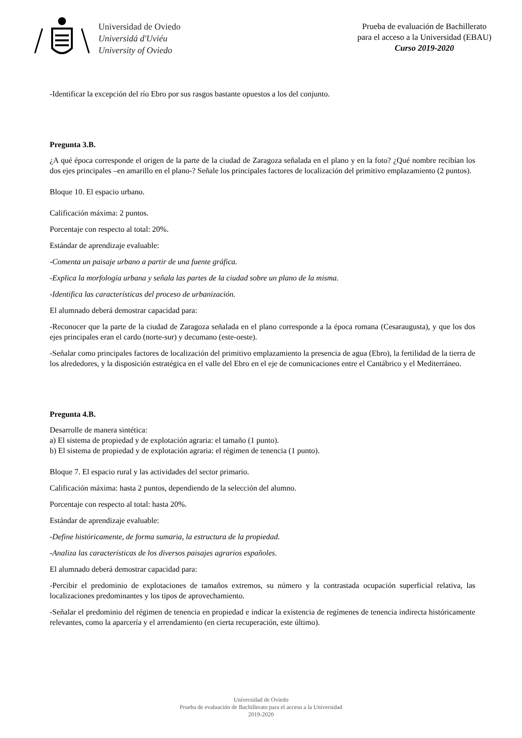Universidad de Oviedo
Universidá d'Uviéu
University of Oviedo
Prueba de evaluación de Bachillerato
para el acceso a la Universidad (EBAU)
Curso 2019-2020
-Identificar la excepción del río Ebro por sus rasgos bastante opuestos a los del conjunto.
Pregunta 3.B.
¿A qué época corresponde el origen de la parte de la ciudad de Zaragoza señalada en el plano y en la foto? ¿Qué nombre recibían los dos ejes principales –en amarillo en el plano-? Señale los principales factores de localización del primitivo emplazamiento (2 puntos).
Bloque 10. El espacio urbano.
Calificación máxima: 2 puntos.
Porcentaje con respecto al total: 20%.
Estándar de aprendizaje evaluable:
-Comenta un paisaje urbano a partir de una fuente gráfica.
-Explica la morfología urbana y señala las partes de la ciudad sobre un plano de la misma.
-Identifica las características del proceso de urbanización.
El alumnado deberá demostrar capacidad para:
-Reconocer que la parte de la ciudad de Zaragoza señalada en el plano corresponde a la época romana (Cesaraugusta), y que los dos ejes principales eran el cardo (norte-sur) y decumano (este-oeste).
-Señalar como principales factores de localización del primitivo emplazamiento la presencia de agua (Ebro), la fertilidad de la tierra de los alrededores, y la disposición estratégica en el valle del Ebro en el eje de comunicaciones entre el Cantábrico y el Mediterráneo.
Pregunta 4.B.
Desarrolle de manera sintética:
a) El sistema de propiedad y de explotación agraria: el tamaño (1 punto).
b) El sistema de propiedad y de explotación agraria: el régimen de tenencia (1 punto).
Bloque 7. El espacio rural y las actividades del sector primario.
Calificación máxima: hasta 2 puntos, dependiendo de la selección del alumno.
Porcentaje con respecto al total: hasta 20%.
Estándar de aprendizaje evaluable:
-Define históricamente, de forma sumaria, la estructura de la propiedad.
-Analiza las características de los diversos paisajes agrarios españoles.
El alumnado deberá demostrar capacidad para:
-Percibir el predominio de explotaciones de tamaños extremos, su número y la contrastada ocupación superficial relativa, las localizaciones predominantes y los tipos de aprovechamiento.
-Señalar el predominio del régimen de tenencia en propiedad e indicar la existencia de regímenes de tenencia indirecta históricamente relevantes, como la aparcería y el arrendamiento (en cierta recuperación, este último).
Universidad de Oviedo
Prueba de evaluación de Bachillerato para el acceso a la Universidad
2019-2020